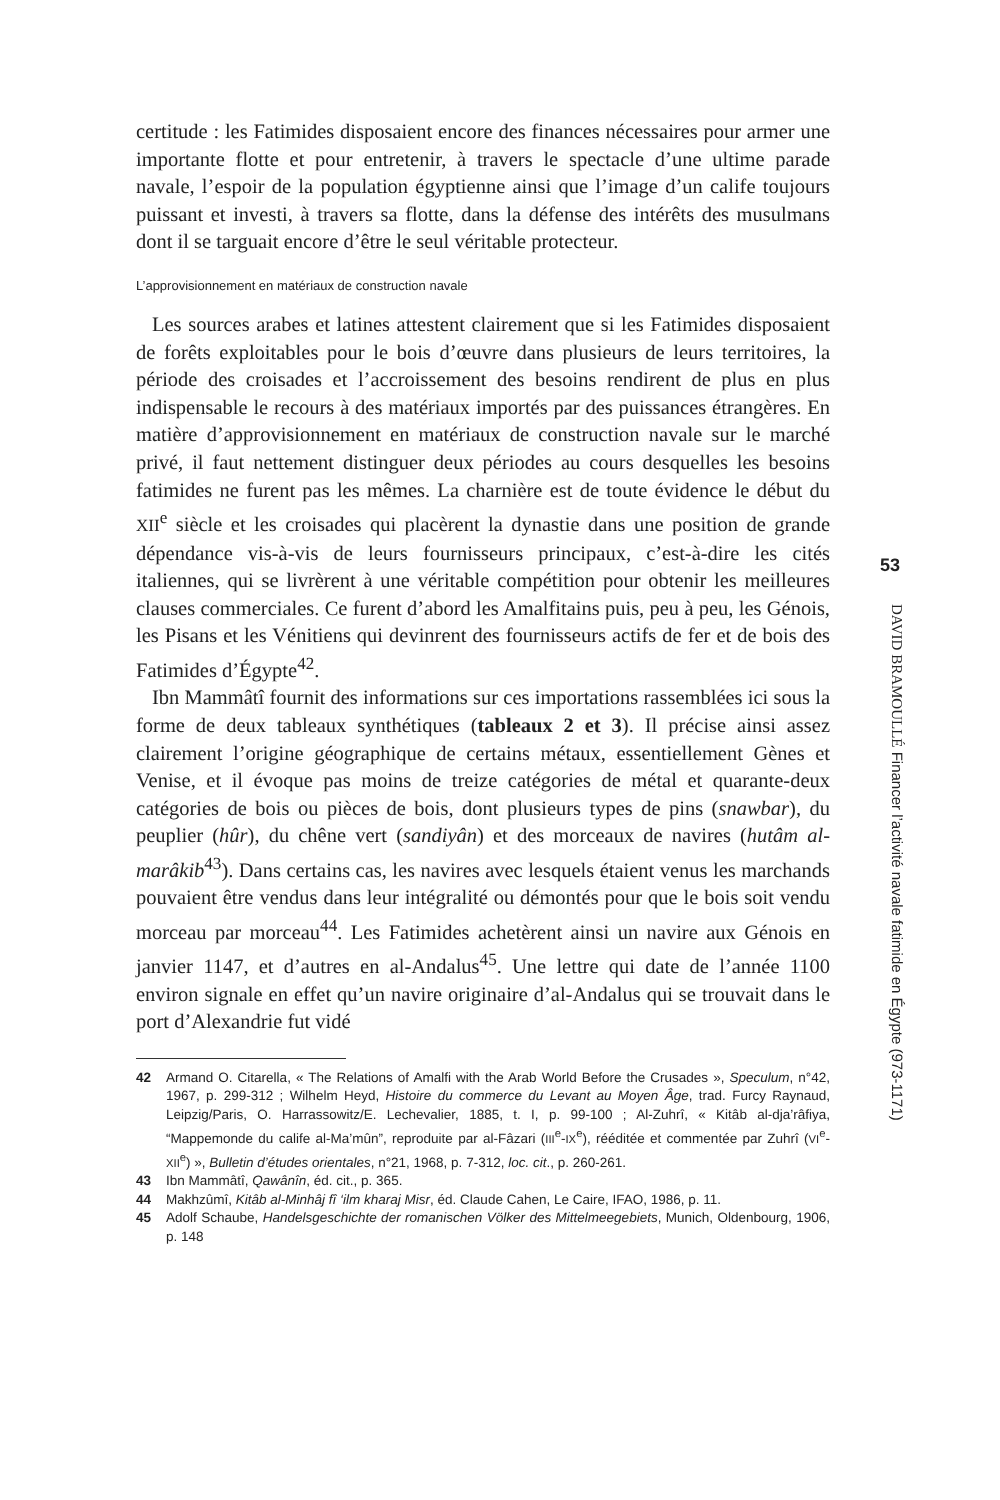certitude : les Fatimides disposaient encore des finances nécessaires pour armer une importante flotte et pour entretenir, à travers le spectacle d’une ultime parade navale, l’espoir de la population égyptienne ainsi que l’image d’un calife toujours puissant et investi, à travers sa flotte, dans la défense des intérêts des musulmans dont il se targuait encore d’être le seul véritable protecteur.
L’approvisionnement en matériaux de construction navale
Les sources arabes et latines attestent clairement que si les Fatimides disposaient de forêts exploitables pour le bois d’œuvre dans plusieurs de leurs territoires, la période des croisades et l’accroissement des besoins rendirent de plus en plus indispensable le recours à des matériaux importés par des puissances étrangères. En matière d’approvisionnement en matériaux de construction navale sur le marché privé, il faut nettement distinguer deux périodes au cours desquelles les besoins fatimides ne furent pas les mêmes. La charnière est de toute évidence le début du XII<sup>e</sup> siècle et les croisades qui placèrent la dynastie dans une position de grande dépendance vis-à-vis de leurs fournisseurs principaux, c’est-à-dire les cités italiennes, qui se livrèrent à une véritable compétition pour obtenir les meilleures clauses commerciales. Ce furent d’abord les Amalfitains puis, peu à peu, les Génois, les Pisans et les Vénitiens qui devinrent des fournisseurs actifs de fer et de bois des Fatimides d’Égypte<sup>42</sup>.
Ibn Mammâtî fournit des informations sur ces importations rassemblées ici sous la forme de deux tableaux synthétiques (tableaux 2 et 3). Il précise ainsi assez clairement l’origine géographique de certains métaux, essentiellement Gènes et Venise, et il évoque pas moins de treize catégories de métal et quarante-deux catégories de bois ou pièces de bois, dont plusieurs types de pins (snawbar), du peuplier (hûr), du chêne vert (sandiyân) et des morceaux de navires (hutâm al-marâkib<sup>43</sup>). Dans certains cas, les navires avec lesquels étaient venus les marchands pouvaient être vendus dans leur intégralité ou démontés pour que le bois soit vendu morceau par morceau<sup>44</sup>. Les Fatimides achetèrent ainsi un navire aux Génois en janvier 1147, et d’autres en al-Andalus<sup>45</sup>. Une lettre qui date de l’année 1100 environ signale en effet qu’un navire originaire d’al-Andalus qui se trouvait dans le port d’Alexandrie fut vidé
42 Armand O. Citarella, « The Relations of Amalfi with the Arab World Before the Crusades », Speculum, n°42, 1967, p. 299-312 ; Wilhelm Heyd, Histoire du commerce du Levant au Moyen Âge, trad. Furcy Raynaud, Leipzig/Paris, O. Harrassowitz/E. Lechevalier, 1885, t. I, p. 99-100 ; Al-Zuhrî, « Kitâb al-dja’râfiya, “Mappemonde du calife al-Ma’mûn”, reproduite par al-Fâzari (III<sup>e</sup>-IX<sup>e</sup>), rééditée et commentée par Zuhrî (VI<sup>e</sup>-XII<sup>e</sup>) », Bulletin d’études orientales, n°21, 1968, p. 7-312, loc. cit., p. 260-261.
43 Ibn Mammâtî, Qawânîn, éd. cit., p. 365.
44 Makhzûmî, Kitâb al-Minhâj fî ‘ilm kharaj Misr, éd. Claude Cahen, Le Caire, IFAO, 1986, p. 11.
45 Adolf Schaube, Handelsgeschichte der romanischen Völker des Mittelmeegebiets, Munich, Oldenbourg, 1906, p. 148
53
DAVID BRAMOULLÉ Financer l’activité navale fatimide en Égypte (973-1171)